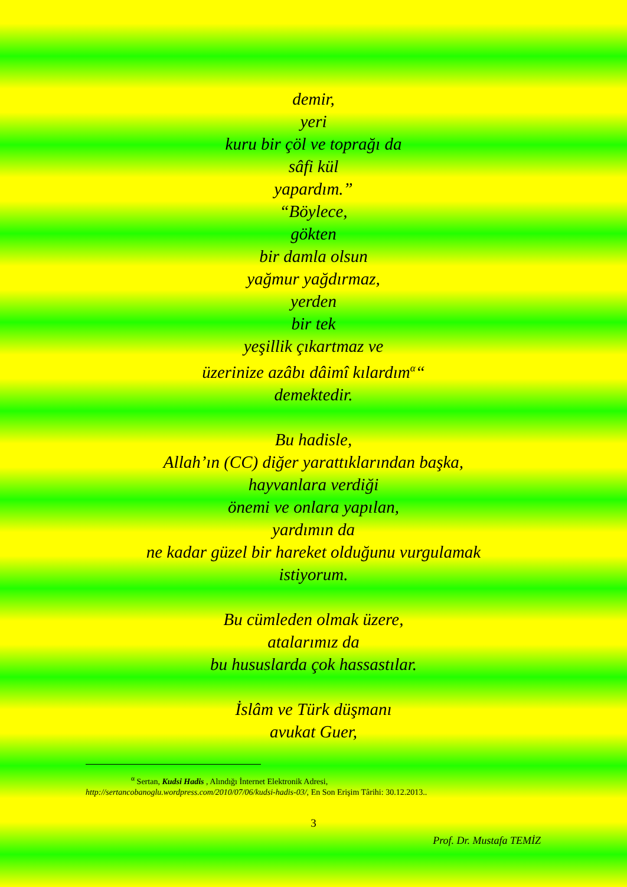demir,
yeri
kuru bir çöl ve toprağı da
sâfi kül
yapardım.”
“Böylece,
gökten
bir damla olsun
yağmur yağdırmaz,
yerden
bir tek
yeşillik çıkartmaz ve
üzerinize azâbı dâimî kılardım<sup>α</sup>“
demektedir.
Bu hadisle,
Allah’ın (CC) diğer yarattıklarından başka,
hayvanlara verdiği
önemi ve onlara yapılan,
yardımın da
ne kadar güzel bir hareket olduğunu vurgulamak
istiyorum.
Bu cümleden olmak üzere,
atalarımız da
bu hususlarda çok hassastılar.
İslâm ve Türk düşmanı
avukat Guer,
<sup>α</sup> Sertan, Kudsi Hadis , Alındığı İnternet Elektronik Adresi,
http://sertancobanoglu.wordpress.com/2010/07/06/kudsi-hadis-03/, En Son Erişim Târihi: 30.12.2013..
3
Prof. Dr. Mustafa TEMİZ